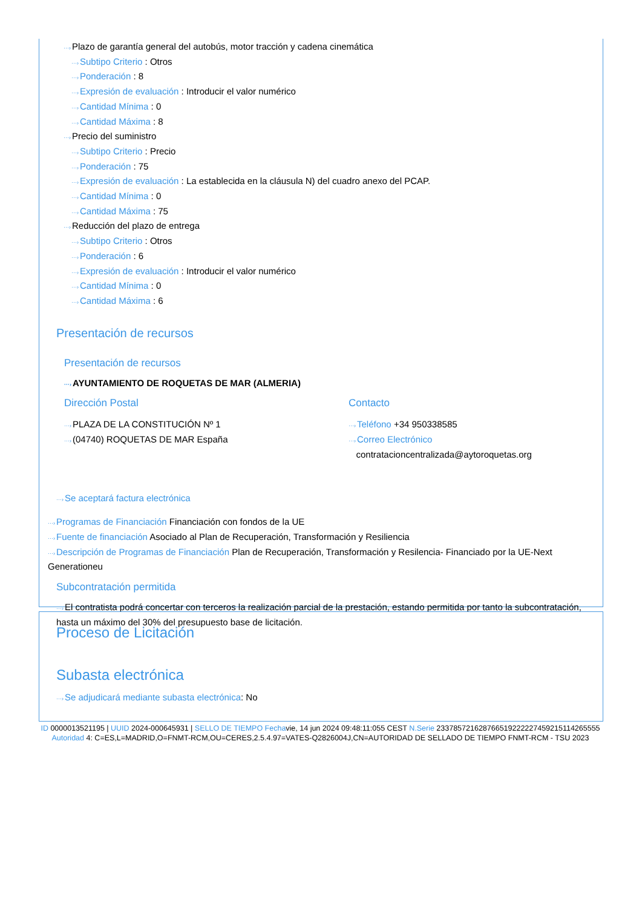···›Plazo de garantía general del autobús, motor tracción y cadena cinemática
···›Subtipo Criterio : Otros
···›Ponderación : 8
···›Expresión de evaluación : Introducir el valor numérico
···›Cantidad Mínima : 0
···›Cantidad Máxima : 8
···›Precio del suministro
···›Subtipo Criterio : Precio
···›Ponderación : 75
···›Expresión de evaluación : La establecida en la cláusula N) del cuadro anexo del PCAP.
···›Cantidad Mínima : 0
···›Cantidad Máxima : 75
···›Reducción del plazo de entrega
···›Subtipo Criterio : Otros
···›Ponderación : 6
···›Expresión de evaluación : Introducir el valor numérico
···›Cantidad Mínima : 0
···›Cantidad Máxima : 6
Presentación de recursos
Presentación de recursos
···›AYUNTAMIENTO DE ROQUETAS DE MAR (ALMERIA)
Dirección Postal
···›PLAZA DE LA CONSTITUCIÓN Nº 1
···›(04740) ROQUETAS DE MAR España
Contacto
···›Teléfono +34 950338585
···›Correo Electrónico
contratacioncentralizada@aytoroquetas.org
···›Se aceptará factura electrónica
···›Programas de Financiación Financiación con fondos de la UE
···›Fuente de financiación Asociado al Plan de Recuperación, Transformación y Resiliencia
···›Descripción de Programas de Financiación Plan de Recuperación, Transformación y Resilencia- Financiado por la UE-Next Generationeu
Subcontratación permitida
···›El contratista podrá concertar con terceros la realización parcial de la prestación, estando permitida por tanto la subcontratación, hasta un máximo del 30% del presupuesto base de licitación.
Proceso de Licitación
Subasta electrónica
···›Se adjudicará mediante subasta electrónica: No
ID 0000013521195 | UUID 2024-000645931 | SELLO DE TIEMPO Fechavie, 14 jun 2024 09:48:11:055 CEST N.Serie 233785721628766519222227459215114265555 Autoridad 4: C=ES,L=MADRID,O=FNMT-RCM,OU=CERES,2.5.4.97=VATES-Q2826004J,CN=AUTORIDAD DE SELLADO DE TIEMPO FNMT-RCM - TSU 2023